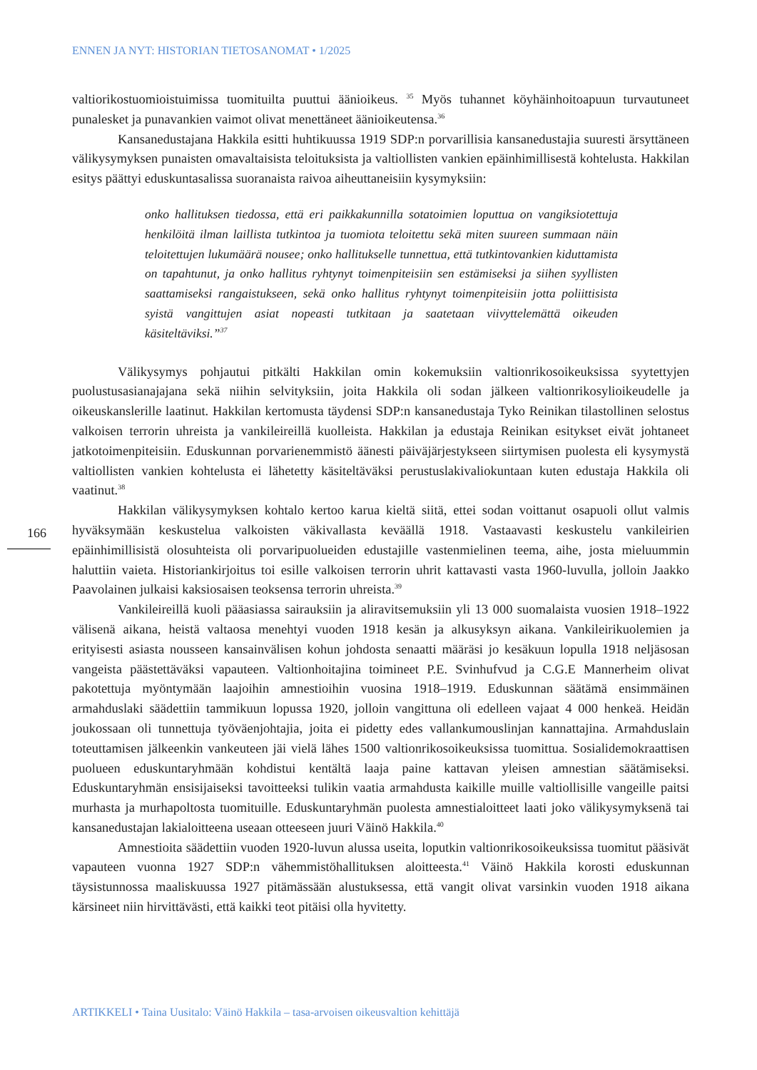ENNEN JA NYT: HISTORIAN TIETOSANOMAT • 1/2025
valtiorikostuomioistuimissa tuomituilta puuttui äänioikeus. <sup>35</sup> Myös tuhannet köyhäinhoitoapuun turvautuneet punalesket ja punavankien vaimot olivat menettäneet äänioikeutensa.<sup>36</sup>
Kansanedustajana Hakkila esitti huhtikuussa 1919 SDP:n porvarillisia kansanedustajia suuresti ärsyttäneen välikysymyksen punaisten omavaltaisista teloituksista ja valtiollisten vankien epäinhimillisestä kohtelusta. Hakkilan esitys päättyi eduskuntasalissa suoranaista raivoa aiheuttaneisiin kysymyksiin:
onko hallituksen tiedossa, että eri paikkakunnilla sotatoimien loputtua on vangiksiotettuja henkilöitä ilman laillista tutkintoa ja tuomiota teloitettu sekä miten suureen summaan näin teloitettujen lukumäärä nousee; onko hallitukselle tunnettua, että tutkintovankien kiduttamista on tapahtunut, ja onko hallitus ryhtynyt toimenpiteisiin sen estämiseksi ja siihen syyllisten saattamiseksi rangaistukseen, sekä onko hallitus ryhtynyt toimenpiteisiin jotta poliittisista syistä vangittujen asiat nopeasti tutkitaan ja saatetaan viivyttelemättä oikeuden käsiteltäviksi.”<sup>37</sup>
Välikysymys pohjautui pitkälti Hakkilan omin kokemuksiin valtionrikosoikeuksissa syytettyjen puolustusasianajajana sekä niihin selvityksiin, joita Hakkila oli sodan jälkeen valtionrikosylioikeudelle ja oikeuskanslerille laatinut. Hakkilan kertomusta täydensi SDP:n kansanedustaja Tyko Reinikan tilastollinen selostus valkoisen terrorin uhreista ja vankileireillä kuolleista. Hakkilan ja edustaja Reinikan esitykset eivät johtaneet jatkotoimenpiteisiin. Eduskunnan porvarienemmistö äänesti päiväjärjestykseen siirtymisen puolesta eli kysymystä valtiollisten vankien kohtelusta ei lähetetty käsiteltäväksi perustuslakivaliokuntaan kuten edustaja Hakkila oli vaatinut.<sup>38</sup>
Hakkilan välikysymyksen kohtalo kertoo karua kieltä siitä, ettei sodan voittanut osapuoli ollut valmis hyväksymään keskustelua valkoisten väkivallasta keväällä 1918. Vastaavasti keskustelu vankileirien epäinhimillisistä olosuhteista oli porvaripuolueiden edustajille vastenmielinen teema, aihe, josta mieluummin haluttiin vaieta. Historiankirjoitus toi esille valkoisen terrorin uhrit kattavasti vasta 1960-luvulla, jolloin Jaakko Paavolainen julkaisi kaksiosaisen teoksensa terrorin uhreista.<sup>39</sup>
Vankileireillä kuoli pääasiassa sairauksiin ja aliravitsemuksiin yli 13 000 suomalaista vuosien 1918–1922 välisenä aikana, heistä valtaosa menehtyi vuoden 1918 kesän ja alkusyksyn aikana. Vankileirikuolemien ja erityisesti asiasta nousseen kansainvälisen kohun johdosta senaatti määräsi jo kesäkuun lopulla 1918 neljäsosan vangeista päästettäväksi vapauteen. Valtionhoitajina toimineet P.E. Svinhufvud ja C.G.E Mannerheim olivat pakotettuja myöntymään laajoihin amnestioihin vuosina 1918–1919. Eduskunnan säätämä ensimmäinen armahduslaki säädettiin tammikuun lopussa 1920, jolloin vangittuna oli edelleen vajaat 4 000 henkeä. Heidän joukossaan oli tunnettuja työväenjohtajia, joita ei pidetty edes vallankumouslinjan kannattajina. Armahduslain toteuttamisen jälkeenkin vankeuteen jäi vielä lähes 1500 valtionrikosoikeuksissa tuomittua. Sosialidemokraattisen puolueen eduskuntaryhmään kohdistui kentältä laaja paine kattavan yleisen amnestian säätämiseksi. Eduskuntaryhmän ensisijaiseksi tavoitteeksi tulikin vaatia armahdusta kaikille muille valtiollisille vangeille paitsi murhasta ja murhapoltosta tuomituille. Eduskuntaryhmän puolesta amnestialoitteet laati joko välikysymyksenä tai kansanedustajan lakialoitteena useaan otteeseen juuri Väinö Hakkila.<sup>40</sup>
Amnestioita säädettiin vuoden 1920-luvun alussa useita, loputkin valtionrikosoikeuksissa tuomitut pääsivät vapauteen vuonna 1927 SDP:n vähemmistöhallituksen aloitteesta.<sup>41</sup> Väinö Hakkila korosti eduskunnan täysistunnossa maaliskuussa 1927 pitämässään alustuksessa, että vangit olivat varsinkin vuoden 1918 aikana kärsineet niin hirvittävästi, että kaikki teot pitäisi olla hyvitetty.
166
ARTIKKELI • Taina Uusitalo: Väinö Hakkila – tasa-arvoisen oikeusvaltion kehittäjä